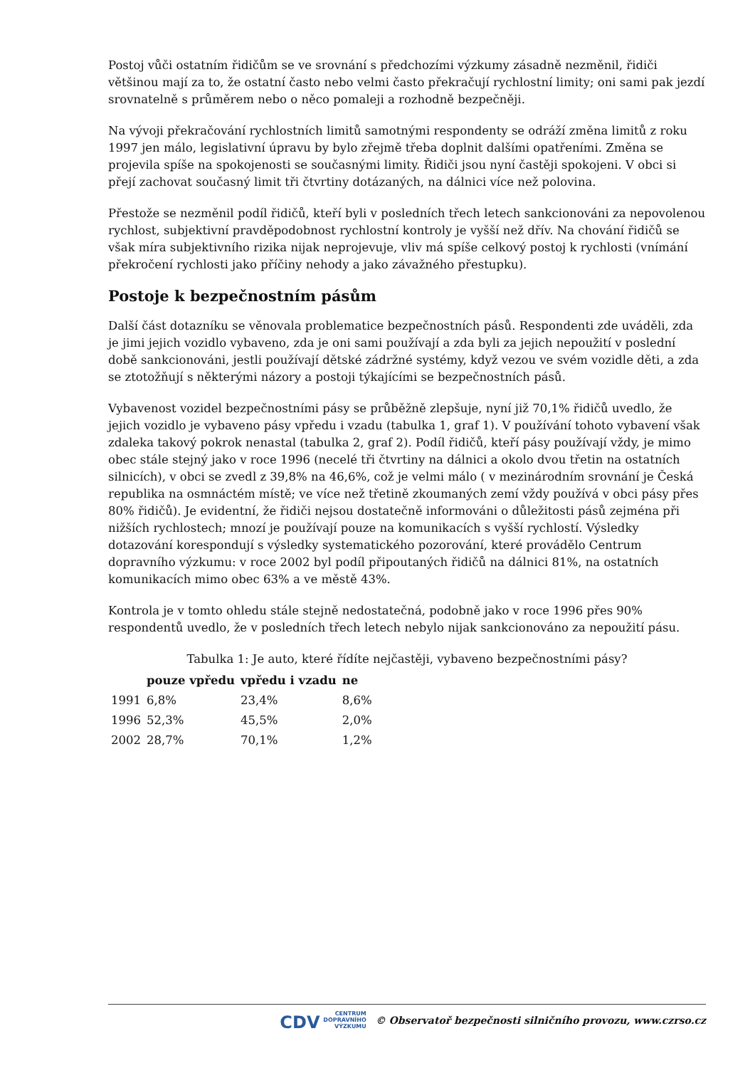Postoj vůči ostatním řidičům se ve srovnání s předchozími výzkumy zásadně nezměnil, řidiči většinou mají za to, že ostatní často nebo velmi často překračují rychlostní limity; oni sami pak jezdí srovnatelně s průměrem nebo o něco pomaleji a rozhodně bezpečněji.
Na vývoji překračování rychlostních limitů samotnými respondenty se odráží změna limitů z roku 1997 jen málo, legislativní úpravu by bylo zřejmě třeba doplnit dalšími opatřeními. Změna se projevila spíše na spokojenosti se současnými limity. Řidiči jsou nyní častěji spokojeni. V obci si přejí zachovat současný limit tři čtvrtiny dotázaných, na dálnici více než polovina.
Přestože se nezměnil podíl řidičů, kteří byli v posledních třech letech sankcionováni za nepovolenou rychlost, subjektivní pravděpodobnost rychlostní kontroly je vyšší než dřív. Na chování řidičů se však míra subjektivního rizika nijak neprojevuje, vliv má spíše celkový postoj k rychlosti (vnímání překročení rychlosti jako příčiny nehody a jako závažného přestupku).
Postoje k bezpečnostním pásům
Další část dotazníku se věnovala problematice bezpečnostních pásů. Respondenti zde uváděli, zda je jimi jejich vozidlo vybaveno, zda je oni sami používají a zda byli za jejich nepoužití v poslední době sankcionováni, jestli používají dětské zádržné systémy, když vezou ve svém vozidle děti, a zda se ztotožňují s některými názory a postoji týkajícími se bezpečnostních pásů.
Vybavenost vozidel bezpečnostními pásy se průběžně zlepšuje, nyní již 70,1% řidičů uvedlo, že jejich vozidlo je vybaveno pásy vpředu i vzadu (tabulka 1, graf 1). V používání tohoto vybavení však zdaleka takový pokrok nenastal (tabulka 2, graf 2). Podíl řidičů, kteří pásy používají vždy, je mimo obec stále stejný jako v roce 1996 (necelé tři čtvrtiny na dálnici a okolo dvou třetin na ostatních silnicích), v obci se zvedl z 39,8% na 46,6%, což je velmi málo ( v mezinárodním srovnání je Česká republika na osmnáctém místě; ve více než třetině zkoumaných zemí vždy používá v obci pásy přes 80% řidičů). Je evidentní, že řidiči nejsou dostatečně informováni o důležitosti pásů zejména při nižších rychlostech; mnozí je používají pouze na komunikacích s vyšší rychlostí. Výsledky dotazování korespondují s výsledky systematického pozorování, které provádělo Centrum dopravního výzkumu: v roce 2002 byl podíl připoutaných řidičů na dálnici 81%, na ostatních komunikacích mimo obec 63% a ve městě 43%.
Kontrola je v tomto ohledu stále stejně nedostatečná, podobně jako v roce 1996 přes 90% respondentů uvedlo, že v posledních třech letech nebylo nijak sankcionováno za nepoužití pásu.
Tabulka 1: Je auto, které řídíte nejčastěji, vybaveno bezpečnostními pásy?
| | pouze vpředu | vpředu i vzadu | ne |
| --- | --- | --- | --- |
| 1991 | 6,8% | 23,4% | 8,6% |
| 1996 | 52,3% | 45,5% | 2,0% |
| 2002 | 28,7% | 70,1% | 1,2% |
CDV CENTRUM
DOPRAVNÍHO
VÝZKUMU © Observatoř bezpečnosti silničního provozu, www.czrso.cz